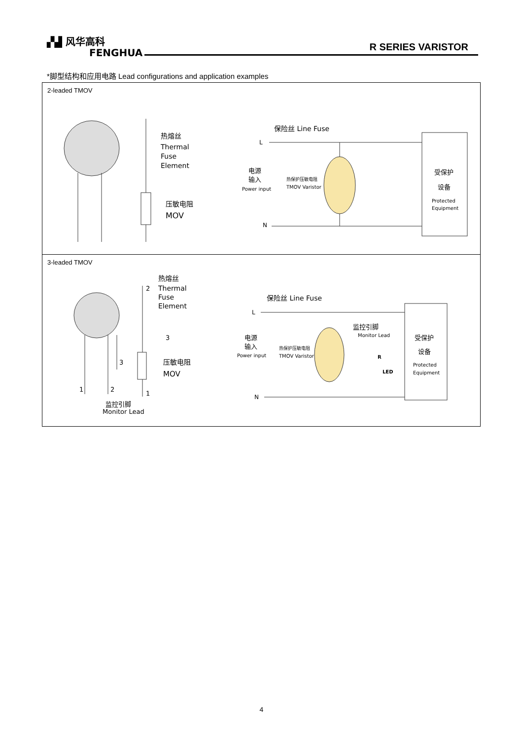▞▟ 风华高科
FENGHUA
R SERIES VARISTOR
*脚型结构和应用电路 Lead configurations and application examples
| 2-leaded TMOV 热熔丝 Thermal Fuse Element 压敏电阻 MOV 保险丝 Line Fuse L N 电源 输入 Power input 热保护压敏电阻 TMOV Varistor 受保护 设备 Protected Equipment |
| 3-leaded TMOV 1 2 3 监控引脚 Monitor Lead 2 3 1 热熔丝 Thermal Fuse Element 压敏电阻 MOV 保险丝 Line Fuse L N 电源 输入 Power input 热保护压敏电阻 TMOV Varistor 监控引脚 Monitor Lead R LED 受保护 设备 Protected Equipment |
4